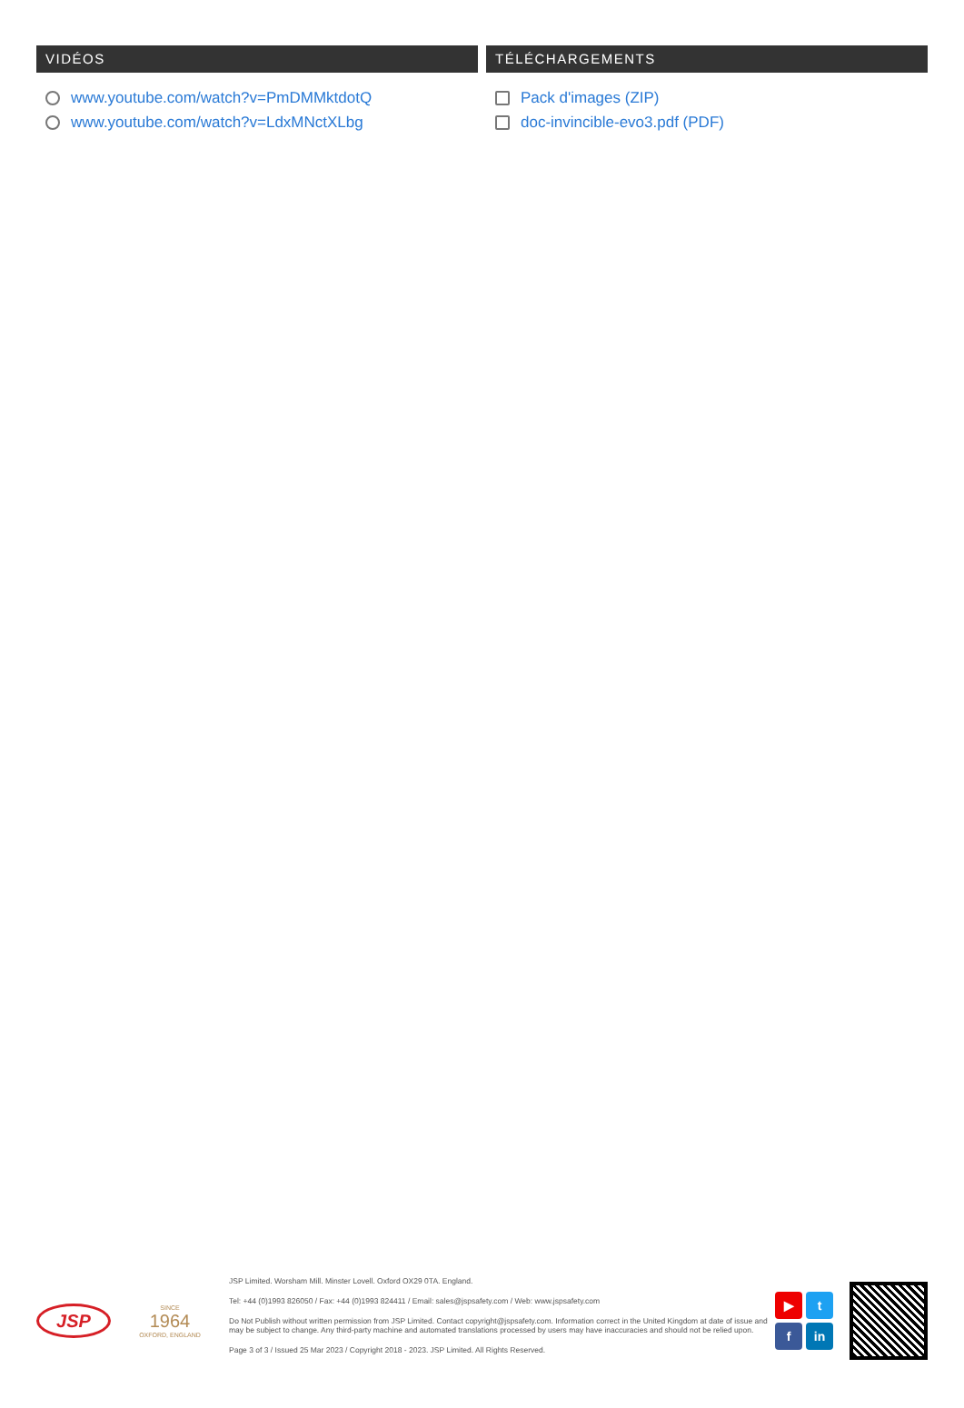VIDÉOS
www.youtube.com/watch?v=PmDMMktdotQ
www.youtube.com/watch?v=LdxMNctXLbg
TÉLÉCHARGEMENTS
Pack d'images (ZIP)
doc-invincible-evo3.pdf (PDF)
JSP
SINCE
1964
OXFORD, ENGLAND
JSP Limited. Worsham Mill. Minster Lovell. Oxford OX29 0TA. England.
Tel: +44 (0)1993 826050 / Fax: +44 (0)1993 824411 / Email: sales@jspsafety.com / Web: www.jspsafety.com
Do Not Publish without written permission from JSP Limited. Contact copyright@jspsafety.com. Information correct in the United Kingdom at date of issue and may be subject to change. Any third-party machine and automated translations processed by users may have inaccuracies and should not be relied upon.
Page 3 of 3 / Issued 25 Mar 2023 / Copyright 2018 - 2023. JSP Limited. All Rights Reserved.
▶
t
f
in